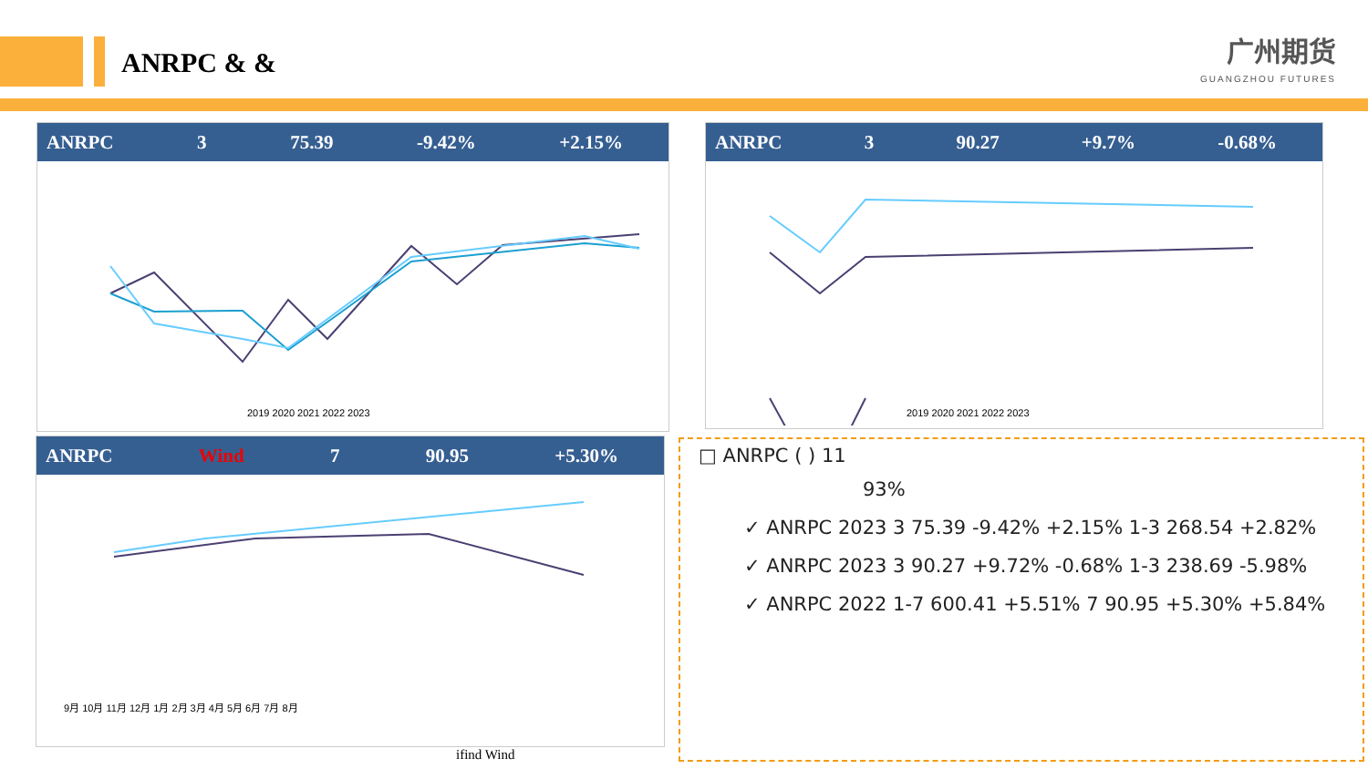ANRPC & &
广州期货
GUANGZHOU FUTURES
ANRPC 3 75.39 -9.42% +2.15%
2019 2020 2021 2022 2023
ANRPC 3 90.27 +9.7% -0.68%
2019 2020 2021 2022 2023
ANRPC Wind 7 90.95 +5.30%
9月 10月 11月 12月 1月 2月 3月 4月 5月 6月 7月 8月
□ ANRPC ( ) 11
93%
✓ ANRPC 2023 3 75.39 -9.42% +2.15% 1-3 268.54 +2.82%
✓ ANRPC 2023 3 90.27 +9.72% -0.68% 1-3 238.69 -5.98%
✓ ANRPC 2022 1-7 600.41 +5.51% 7 90.95 +5.30% +5.84%
ifind Wind